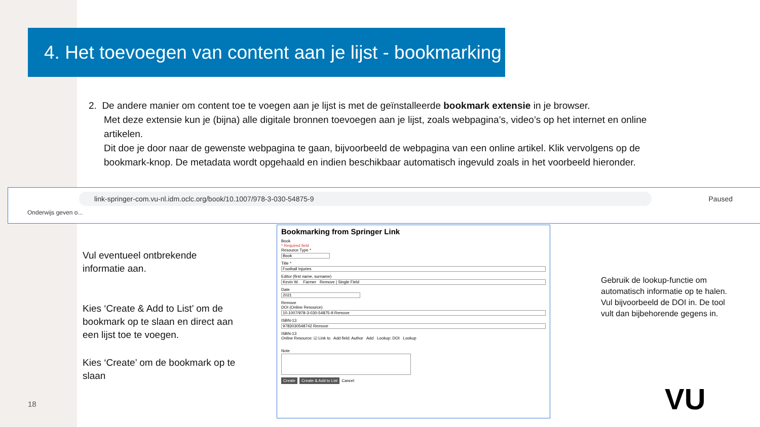4. Het toevoegen van content aan je lijst - bookmarking
2. De andere manier om content toe te voegen aan je lijst is met de geïnstalleerde bookmark extensie in je browser.
Met deze extensie kun je (bijna) alle digitale bronnen toevoegen aan je lijst, zoals webpagina’s, video’s op het internet en online artikelen.
Dit doe je door naar de gewenste webpagina te gaan, bijvoorbeeld de webpagina van een online artikel. Klik vervolgens op de bookmark-knop. De metadata wordt opgehaald en indien beschikbaar automatisch ingevuld zoals in het voorbeeld hieronder.
link-springer-com.vu-nl.idm.oclc.org/book/10.1007/978-3-030-54875-9 Paused
Onderwijs geven o...
Bookmarking from Springer Link
Book
* Required field
Resource Type *
Book
Title *
Football Injuries
Editor (first name, surname)
Kevin W. Farmer Remove | Single Field
Date
2021
Remove
DOI (Online Resource)
10.1007/978-3-030-54875-9 Remove
ISBN-13
9783030548742 Remove
ISBN-13
Online Resource: ☑ Link to Add field: Author Add Lookup: DOI Lookup
Note
Create Create & Add to List Cancel
Vul eventueel ontbrekende
informatie aan.
Kies ‘Create & Add to List’ om de
bookmark op te slaan en direct aan
een lijst toe te voegen.
Kies ‘Create’ om de bookmark op te
slaan
Gebruik de lookup-functie om
automatisch informatie op te halen.
Vul bijvoorbeeld de DOI in. De tool
vult dan bijbehorende gegens in.
18 VU